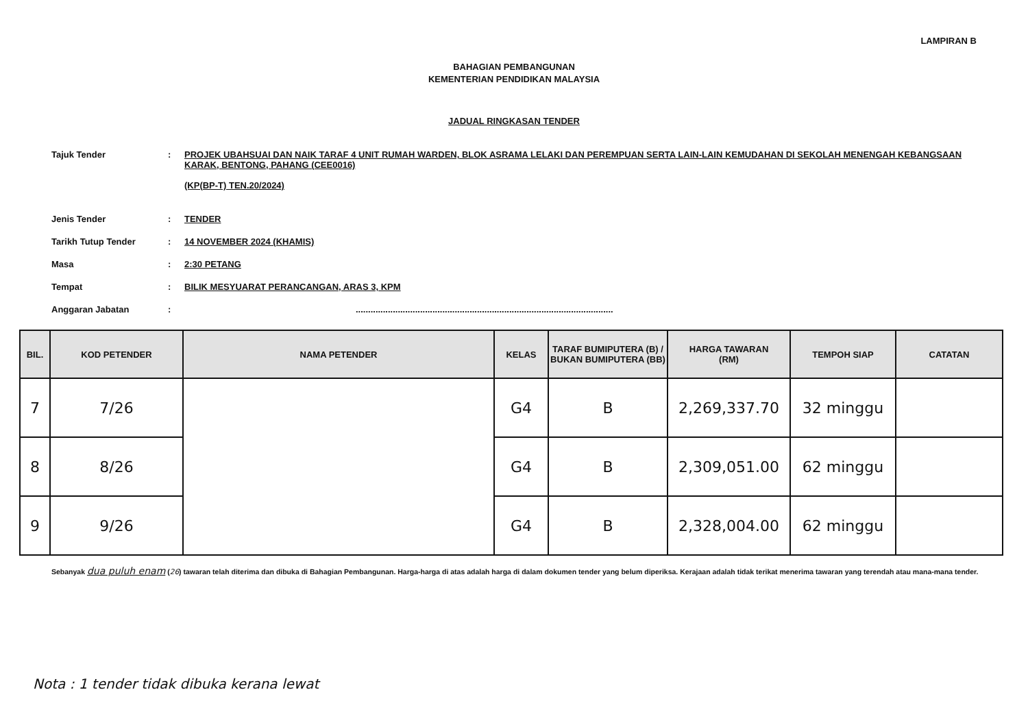LAMPIRAN B
BAHAGIAN PEMBANGUNAN
KEMENTERIAN PENDIDIKAN MALAYSIA
JADUAL RINGKASAN TENDER
| Tajuk Tender | : | PROJEK UBAHSUAI DAN NAIK TARAF 4 UNIT RUMAH WARDEN, BLOK ASRAMA LELAKI DAN PEREMPUAN SERTA LAIN-LAIN KEMUDAHAN DI SEKOLAH MENENGAH KEBANGSAAN KARAK, BENTONG, PAHANG (CEE0016) (KP(BP-T) TEN.20/2024) |
| Jenis Tender | : | TENDER |
| Tarikh Tutup Tender | : | 14 NOVEMBER 2024 (KHAMIS) |
| Masa | : | 2:30 PETANG |
| Tempat | : | BILIK MESYUARAT PERANCANGAN, ARAS 3, KPM |
| Anggaran Jabatan | : | ........................................................................................................ |
| BIL. | KOD PETENDER | NAMA PETENDER | KELAS | TARAF BUMIPUTERA (B) / BUKAN BUMIPUTERA (BB) | HARGA TAWARAN (RM) | TEMPOH SIAP | CATATAN |
| --- | --- | --- | --- | --- | --- | --- | --- |
| 7 | 7/26 | | G4 | B | 2,269,337.70 | 32 minggu | |
| 8 | 8/26 | | G4 | B | 2,309,051.00 | 62 minggu | |
| 9 | 9/26 | | G4 | B | 2,328,004.00 | 62 minggu | |
Sebanyak dua puluh enam (26) tawaran telah diterima dan dibuka di Bahagian Pembangunan. Harga-harga di atas adalah harga di dalam dokumen tender yang belum diperiksa. Kerajaan adalah tidak terikat menerima tawaran yang terendah atau mana-mana tender.
Nota : 1 tender tidak dibuka kerana lewat